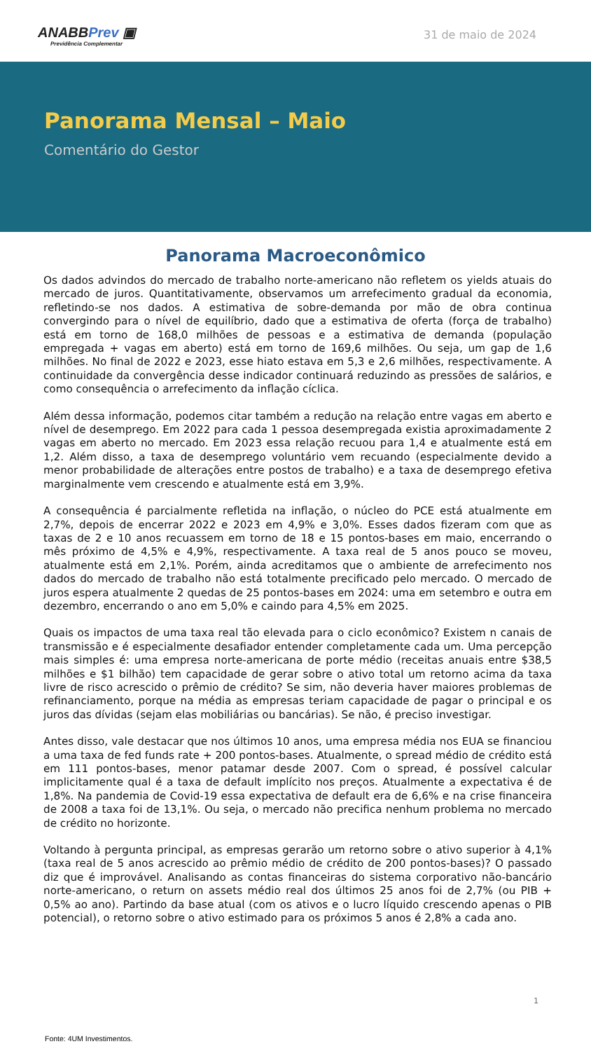ANABBPrev ▣
Previdência Complementar
31 de maio de 2024
Panorama Mensal – Maio
Comentário do Gestor
Panorama Macroeconômico
Os dados advindos do mercado de trabalho norte-americano não refletem os yields atuais do mercado de juros. Quantitativamente, observamos um arrefecimento gradual da economia, refletindo-se nos dados. A estimativa de sobre-demanda por mão de obra continua convergindo para o nível de equilíbrio, dado que a estimativa de oferta (força de trabalho) está em torno de 168,0 milhões de pessoas e a estimativa de demanda (população empregada + vagas em aberto) está em torno de 169,6 milhões. Ou seja, um gap de 1,6 milhões. No final de 2022 e 2023, esse hiato estava em 5,3 e 2,6 milhões, respectivamente. A continuidade da convergência desse indicador continuará reduzindo as pressões de salários, e como consequência o arrefecimento da inflação cíclica.
Além dessa informação, podemos citar também a redução na relação entre vagas em aberto e nível de desemprego. Em 2022 para cada 1 pessoa desempregada existia aproximadamente 2 vagas em aberto no mercado. Em 2023 essa relação recuou para 1,4 e atualmente está em 1,2. Além disso, a taxa de desemprego voluntário vem recuando (especialmente devido a menor probabilidade de alterações entre postos de trabalho) e a taxa de desemprego efetiva marginalmente vem crescendo e atualmente está em 3,9%.
A consequência é parcialmente refletida na inflação, o núcleo do PCE está atualmente em 2,7%, depois de encerrar 2022 e 2023 em 4,9% e 3,0%. Esses dados fizeram com que as taxas de 2 e 10 anos recuassem em torno de 18 e 15 pontos-bases em maio, encerrando o mês próximo de 4,5% e 4,9%, respectivamente. A taxa real de 5 anos pouco se moveu, atualmente está em 2,1%. Porém, ainda acreditamos que o ambiente de arrefecimento nos dados do mercado de trabalho não está totalmente precificado pelo mercado. O mercado de juros espera atualmente 2 quedas de 25 pontos-bases em 2024: uma em setembro e outra em dezembro, encerrando o ano em 5,0% e caindo para 4,5% em 2025.
Quais os impactos de uma taxa real tão elevada para o ciclo econômico? Existem n canais de transmissão e é especialmente desafiador entender completamente cada um. Uma percepção mais simples é: uma empresa norte-americana de porte médio (receitas anuais entre $38,5 milhões e $1 bilhão) tem capacidade de gerar sobre o ativo total um retorno acima da taxa livre de risco acrescido o prêmio de crédito? Se sim, não deveria haver maiores problemas de refinanciamento, porque na média as empresas teriam capacidade de pagar o principal e os juros das dívidas (sejam elas mobiliárias ou bancárias). Se não, é preciso investigar.
Antes disso, vale destacar que nos últimos 10 anos, uma empresa média nos EUA se financiou a uma taxa de fed funds rate + 200 pontos-bases. Atualmente, o spread médio de crédito está em 111 pontos-bases, menor patamar desde 2007. Com o spread, é possível calcular implicitamente qual é a taxa de default implícito nos preços. Atualmente a expectativa é de 1,8%. Na pandemia de Covid-19 essa expectativa de default era de 6,6% e na crise financeira de 2008 a taxa foi de 13,1%. Ou seja, o mercado não precifica nenhum problema no mercado de crédito no horizonte.
Voltando à pergunta principal, as empresas gerarão um retorno sobre o ativo superior à 4,1% (taxa real de 5 anos acrescido ao prêmio médio de crédito de 200 pontos-bases)? O passado diz que é improvável. Analisando as contas financeiras do sistema corporativo não-bancário norte-americano, o return on assets médio real dos últimos 25 anos foi de 2,7% (ou PIB + 0,5% ao ano). Partindo da base atual (com os ativos e o lucro líquido crescendo apenas o PIB potencial), o retorno sobre o ativo estimado para os próximos 5 anos é 2,8% a cada ano.
1
Fonte: 4UM Investimentos.